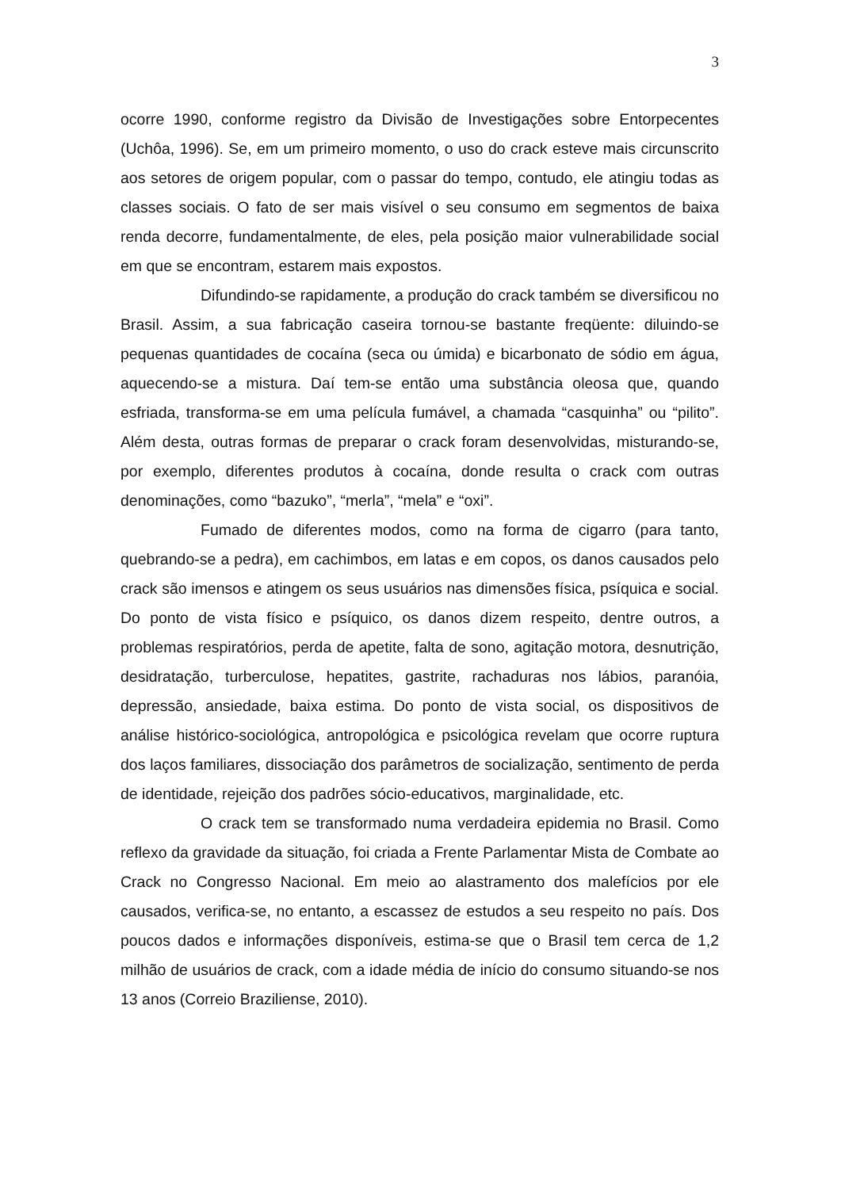3
ocorre 1990, conforme registro da Divisão de Investigações sobre Entorpecentes (Uchôa, 1996). Se, em um primeiro momento, o uso do crack esteve mais circunscrito aos setores de origem popular, com o passar do tempo, contudo, ele atingiu todas as classes sociais. O fato de ser mais visível o seu consumo em segmentos de baixa renda decorre, fundamentalmente, de eles, pela posição maior vulnerabilidade social em que se encontram, estarem mais expostos.
Difundindo-se rapidamente, a produção do crack também se diversificou no Brasil. Assim, a sua fabricação caseira tornou-se bastante freqüente: diluindo-se pequenas quantidades de cocaína (seca ou úmida) e bicarbonato de sódio em água, aquecendo-se a mistura. Daí tem-se então uma substância oleosa que, quando esfriada, transforma-se em uma película fumável, a chamada “casquinha” ou “pilito”. Além desta, outras formas de preparar o crack foram desenvolvidas, misturando-se, por exemplo, diferentes produtos à cocaína, donde resulta o crack com outras denominações, como “bazuko”, “merla”, “mela” e “oxi”.
Fumado de diferentes modos, como na forma de cigarro (para tanto, quebrando-se a pedra), em cachimbos, em latas e em copos, os danos causados pelo crack são imensos e atingem os seus usuários nas dimensões física, psíquica e social. Do ponto de vista físico e psíquico, os danos dizem respeito, dentre outros, a problemas respiratórios, perda de apetite, falta de sono, agitação motora, desnutrição, desidratação, turberculose, hepatites, gastrite, rachaduras nos lábios, paranóia, depressão, ansiedade, baixa estima. Do ponto de vista social, os dispositivos de análise histórico-sociológica, antropológica e psicológica revelam que ocorre ruptura dos laços familiares, dissociação dos parâmetros de socialização, sentimento de perda de identidade, rejeição dos padrões sócio-educativos, marginalidade, etc.
O crack tem se transformado numa verdadeira epidemia no Brasil. Como reflexo da gravidade da situação, foi criada a Frente Parlamentar Mista de Combate ao Crack no Congresso Nacional. Em meio ao alastramento dos malefícios por ele causados, verifica-se, no entanto, a escassez de estudos a seu respeito no país. Dos poucos dados e informações disponíveis, estima-se que o Brasil tem cerca de 1,2 milhão de usuários de crack, com a idade média de início do consumo situando-se nos 13 anos (Correio Braziliense, 2010).